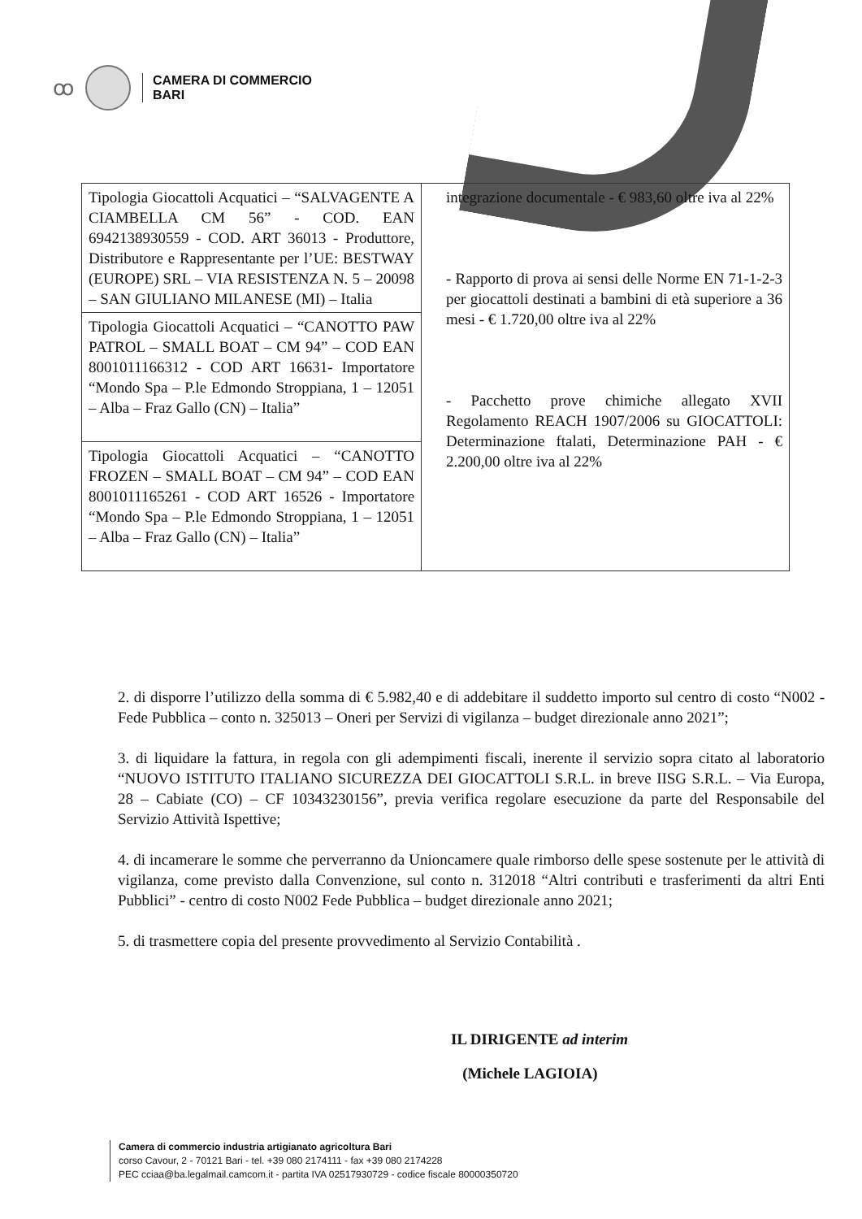ꝏ
CAMERA DI COMMERCIO
BARI
| Tipologia Giocattoli Acquatici – “SALVAGENTE A CIAMBELLA CM 56” - COD. EAN 6942138930559 - COD. ART 36013 - Produttore, Distributore e Rappresentante per l’UE: BESTWAY (EUROPE) SRL – VIA RESISTENZA N. 5 – 20098 – SAN GIULIANO MILANESE (MI) – Italia | integrazione documentale - € 983,60 oltre iva al 22% - Rapporto di prova ai sensi delle Norme EN 71-1-2-3 per giocattoli destinati a bambini di età superiore a 36 mesi - € 1.720,00 oltre iva al 22% - Pacchetto prove chimiche allegato XVII Regolamento REACH 1907/2006 su GIOCATTOLI: Determinazione ftalati, Determinazione PAH - € 2.200,00 oltre iva al 22% |
| Tipologia Giocattoli Acquatici – “CANOTTO PAW PATROL – SMALL BOAT – CM 94” – COD EAN 8001011166312 - COD ART 16631- Importatore “Mondo Spa – P.le Edmondo Stroppiana, 1 – 12051 – Alba – Fraz Gallo (CN) – Italia” | |
| Tipologia Giocattoli Acquatici – “CANOTTO FROZEN – SMALL BOAT – CM 94” – COD EAN 8001011165261 - COD ART 16526 - Importatore “Mondo Spa – P.le Edmondo Stroppiana, 1 – 12051 – Alba – Fraz Gallo (CN) – Italia” | |
2. di disporre l’utilizzo della somma di € 5.982,40 e di addebitare il suddetto importo sul centro di costo “N002 - Fede Pubblica – conto n. 325013 – Oneri per Servizi di vigilanza – budget direzionale anno 2021”;
3. di liquidare la fattura, in regola con gli adempimenti fiscali, inerente il servizio sopra citato al laboratorio “NUOVO ISTITUTO ITALIANO SICUREZZA DEI GIOCATTOLI S.R.L. in breve IISG S.R.L. – Via Europa, 28 – Cabiate (CO) – CF 10343230156”, previa verifica regolare esecuzione da parte del Responsabile del Servizio Attività Ispettive;
4. di incamerare le somme che perverranno da Unioncamere quale rimborso delle spese sostenute per le attività di vigilanza, come previsto dalla Convenzione, sul conto n. 312018 “Altri contributi e trasferimenti da altri Enti Pubblici” - centro di costo N002 Fede Pubblica – budget direzionale anno 2021;
5. di trasmettere copia del presente provvedimento al Servizio Contabilità .
IL DIRIGENTE ad interim
(Michele LAGIOIA)
Camera di commercio industria artigianato agricoltura Bari
corso Cavour, 2 - 70121 Bari - tel. +39 080 2174111 - fax +39 080 2174228
PEC cciaa@ba.legalmail.camcom.it - partita IVA 02517930729 - codice fiscale 80000350720